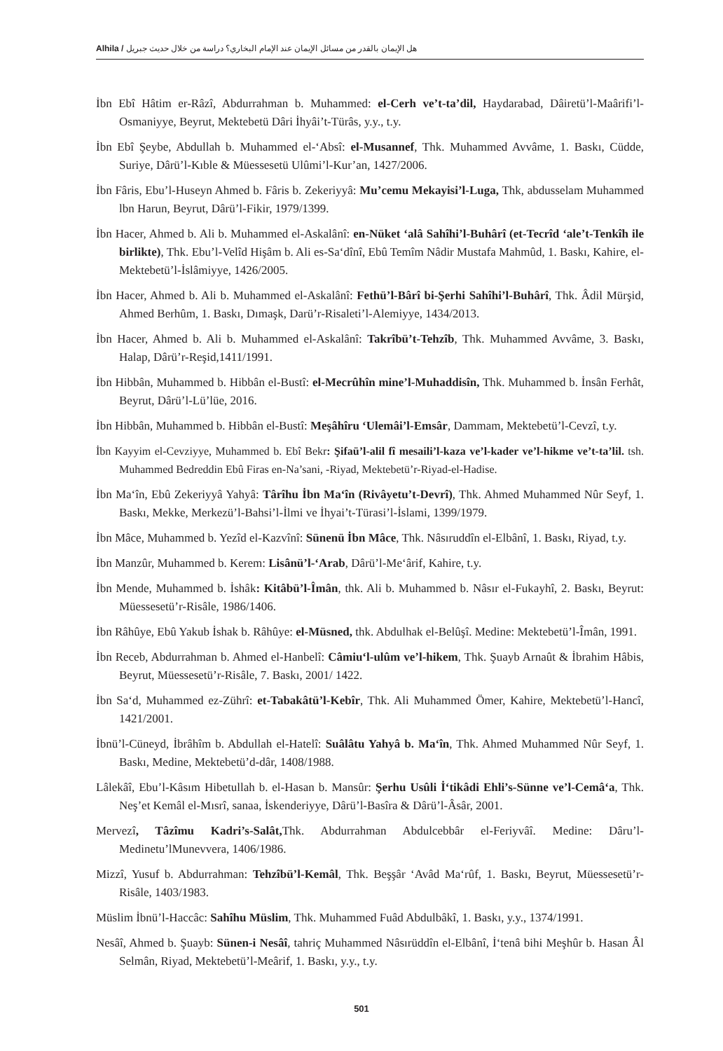Alhila / هل الإيمان بالقدر من مسائل الإيمان عند الإمام البخاري؟ دراسة من خلال حديث جبريل
İbn Ebî Hâtim er-Râzî, Abdurrahman b. Muhammed: el-Cerh ve’t-ta’dil, Haydarabad, Dâiretü’l-Maârifi’l-Osmaniyye, Beyrut, Mektebetü Dâri İhyâi’t-Türâs, y.y., t.y.
İbn Ebî Şeybe, Abdullah b. Muhammed el-‘Absî: el-Musannef, Thk. Muhammed Avvâme, 1. Baskı, Cüdde, Suriye, Dârü’l-Kıble & Müessesetü Ulûmi’l-Kur’an, 1427/2006.
İbn Fâris, Ebu’l-Huseyn Ahmed b. Fâris b. Zekeriyyâ: Mu’cemu Mekayisi’l-Luga, Thk, abdusselam Muhammed lbn Harun, Beyrut, Dârü’l-Fikir, 1979/1399.
İbn Hacer, Ahmed b. Ali b. Muhammed el-Askalânî: en-Nüket ‘alâ Sahîhi’l-Buhârî (et-Tecrîd ‘ale’t-Tenkîh ile birlikte), Thk. Ebu’l-Velîd Hişâm b. Ali es-Sa‘dînî, Ebû Temîm Nâdir Mustafa Mahmûd, 1. Baskı, Kahire, el-Mektebetü’l-İslâmiyye, 1426/2005.
İbn Hacer, Ahmed b. Ali b. Muhammed el-Askalânî: Fethü’l-Bârî bi-Şerhi Sahîhi’l-Buhârî, Thk. Âdil Mürşid, Ahmed Berhûm, 1. Baskı, Dımaşk, Darü’r-Risaleti’l-Alemiyye, 1434/2013.
İbn Hacer, Ahmed b. Ali b. Muhammed el-Askalânî: Takrîbü’t-Tehzîb, Thk. Muhammed Avvâme, 3. Baskı, Halap, Dârü’r-Reşid,1411/1991.
İbn Hibbân, Muhammed b. Hibbân el-Bustî: el-Mecrûhîn mine’l-Muhaddisîn, Thk. Muhammed b. İnsân Ferhât, Beyrut, Dârü’l-Lü’lüe, 2016.
İbn Hibbân, Muhammed b. Hibbân el-Bustî: Meşâhîru ‘Ulemâi’l-Emsâr, Dammam, Mektebetü’l-Cevzî, t.y.
İbn Kayyim el-Cevziyye, Muhammed b. Ebî Bekr: Şifaü’l-alil fî mesaili’l-kaza ve’l-kader ve’l-hikme ve’t-ta’lil. tsh. Muhammed Bedreddin Ebû Firas en-Na’sani, -Riyad, Mektebetü’r-Riyad-el-Hadise.
İbn Ma‘în, Ebû Zekeriyyâ Yahyâ: Târîhu İbn Ma‘în (Rivâyetu’t-Devrî), Thk. Ahmed Muhammed Nûr Seyf, 1. Baskı, Mekke, Merkezü’l-Bahsi’l-İlmi ve İhyai’t-Türasi’l-İslami, 1399/1979.
İbn Mâce, Muhammed b. Yezîd el-Kazvînî: Sünenü İbn Mâce, Thk. Nâsıruddîn el-Elbânî, 1. Baskı, Riyad, t.y.
İbn Manzûr, Muhammed b. Kerem: Lisânü’l-‘Arab, Dârü’l-Me‘ârif, Kahire, t.y.
İbn Mende, Muhammed b. İshâk: Kitâbü’l-Îmân, thk. Ali b. Muhammed b. Nâsır el-Fukayhî, 2. Baskı, Beyrut: Müessesetü’r-Risâle, 1986/1406.
İbn Râhûye, Ebû Yakub İshak b. Râhûye: el-Müsned, thk. Abdulhak el-Belûşî. Medine: Mektebetü’l-Îmân, 1991.
İbn Receb, Abdurrahman b. Ahmed el-Hanbelî: Câmiu‘l-ulûm ve’l-hikem, Thk. Şuayb Arnaût & İbrahim Hâbis, Beyrut, Müessesetü’r-Risâle, 7. Baskı, 2001/ 1422.
İbn Sa‘d, Muhammed ez-Zührî: et-Tabakâtü’l-Kebîr, Thk. Ali Muhammed Ömer, Kahire, Mektebetü’l-Hancî, 1421/2001.
İbnü’l-Cüneyd, İbrâhîm b. Abdullah el-Hatelî: Suâlâtu Yahyâ b. Ma‘în, Thk. Ahmed Muhammed Nûr Seyf, 1. Baskı, Medine, Mektebetü’d-dâr, 1408/1988.
Lâlekâî, Ebu’l-Kâsım Hibetullah b. el-Hasan b. Mansûr: Şerhu Usûli İ‘tikâdi Ehli’s-Sünne ve’l-Cemâ‘a, Thk. Neş’et Kemâl el-Mısrî, sanaa, İskenderiyye, Dârü’l-Basîra & Dârü’l-Âsâr, 2001.
Mervezî, Tâzîmu Kadri’s-Salât, Thk. Abdurrahman Abdulcebbâr el-Feriyvâî. Medine: Dâru’l-Medinetu’lMunevvera, 1406/1986.
Mizzî, Yusuf b. Abdurrahman: Tehzîbü’l-Kemâl, Thk. Beşşâr ‘Avâd Ma‘rûf, 1. Baskı, Beyrut, Müessesetü’r-Risâle, 1403/1983.
Müslim İbnü’l-Haccâc: Sahîhu Müslim, Thk. Muhammed Fuâd Abdulbâkî, 1. Baskı, y.y., 1374/1991.
Nesâî, Ahmed b. Şuayb: Sünen-i Nesâî, tahriç Muhammed Nâsırüddîn el-Elbânî, İ‘tenâ bihi Meşhûr b. Hasan Âl Selmân, Riyad, Mektebetü’l-Meârif, 1. Baskı, y.y., t.y.
501